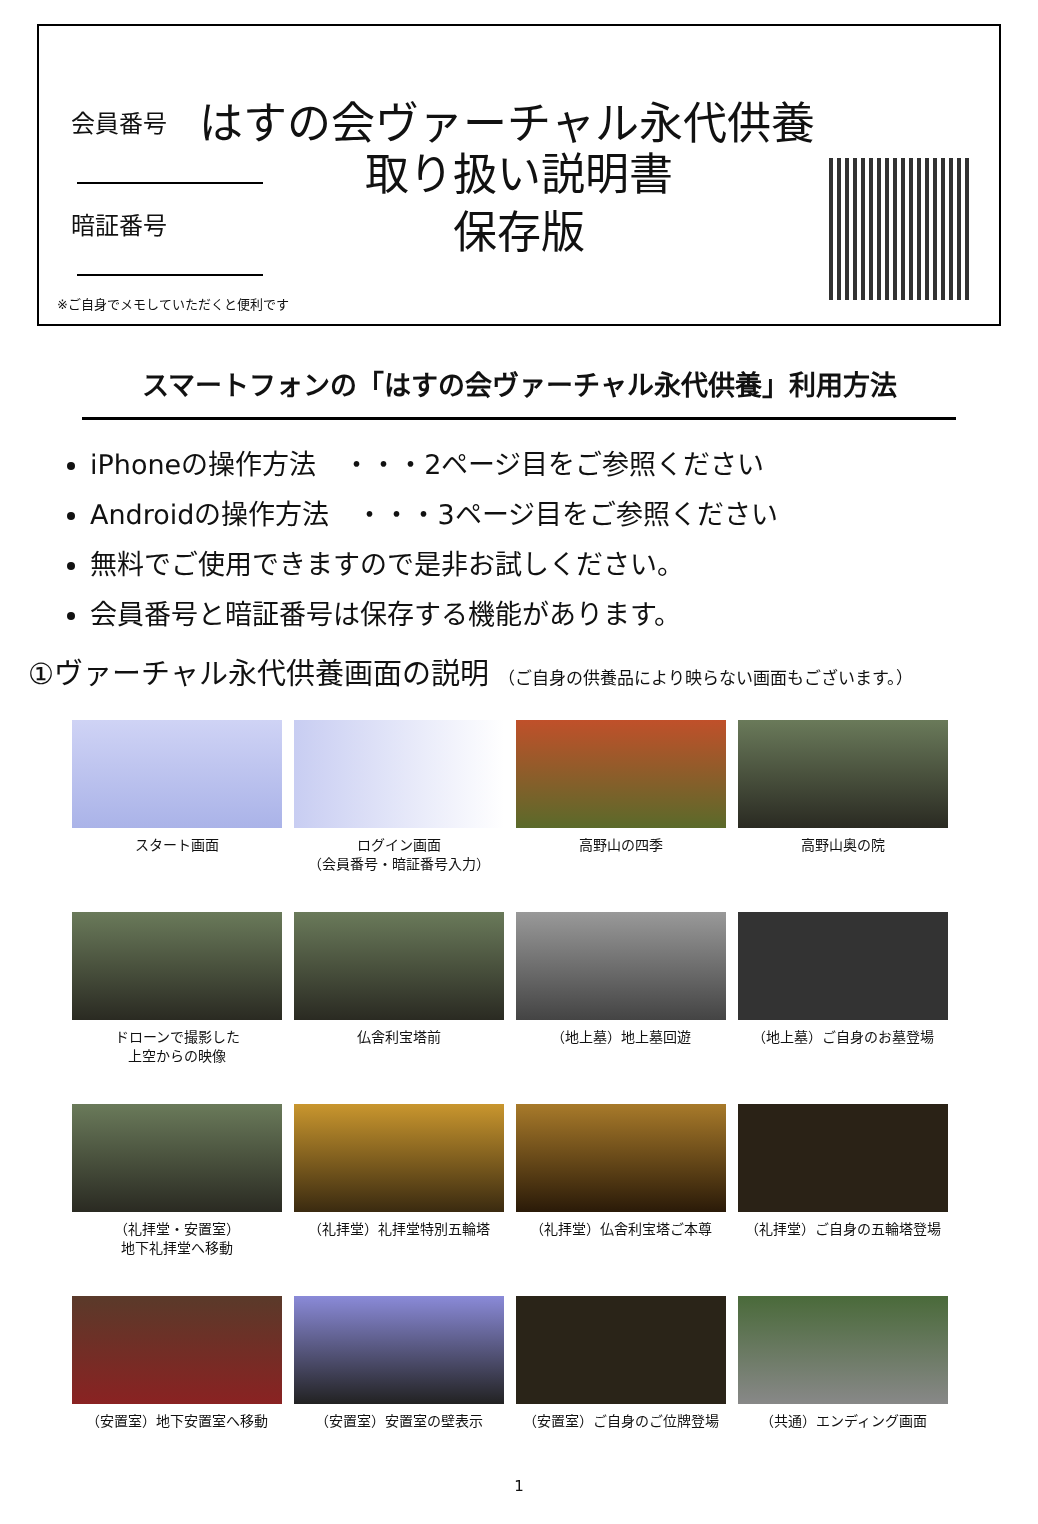会員番号 はすの会ヴァーチャル永代供養
取り扱い説明書
保存版
暗証番号
※ご自身でメモしていただくと便利です
スマートフォンの「はすの会ヴァーチャル永代供養」利用方法
iPhoneの操作方法　・・・2ページ目をご参照ください
Androidの操作方法　・・・3ページ目をご参照ください
無料でご使用できますので是非お試しください。
会員番号と暗証番号は保存する機能があります。
①ヴァーチャル永代供養画面の説明 （ご自身の供養品により映らない画面もございます。）
スタート画面
ログイン画面
（会員番号・暗証番号入力）
高野山の四季
高野山奥の院
ドローンで撮影した
上空からの映像
仏舎利宝塔前
（地上墓）地上墓回遊
（地上墓）ご自身のお墓登場
（礼拝堂・安置室）
地下礼拝堂へ移動
（礼拝堂）礼拝堂特別五輪塔
（礼拝堂）仏舎利宝塔ご本尊
（礼拝堂）ご自身の五輪塔登場
（安置室）地下安置室へ移動
（安置室）安置室の壁表示
（安置室）ご自身のご位牌登場
（共通）エンディング画面
1